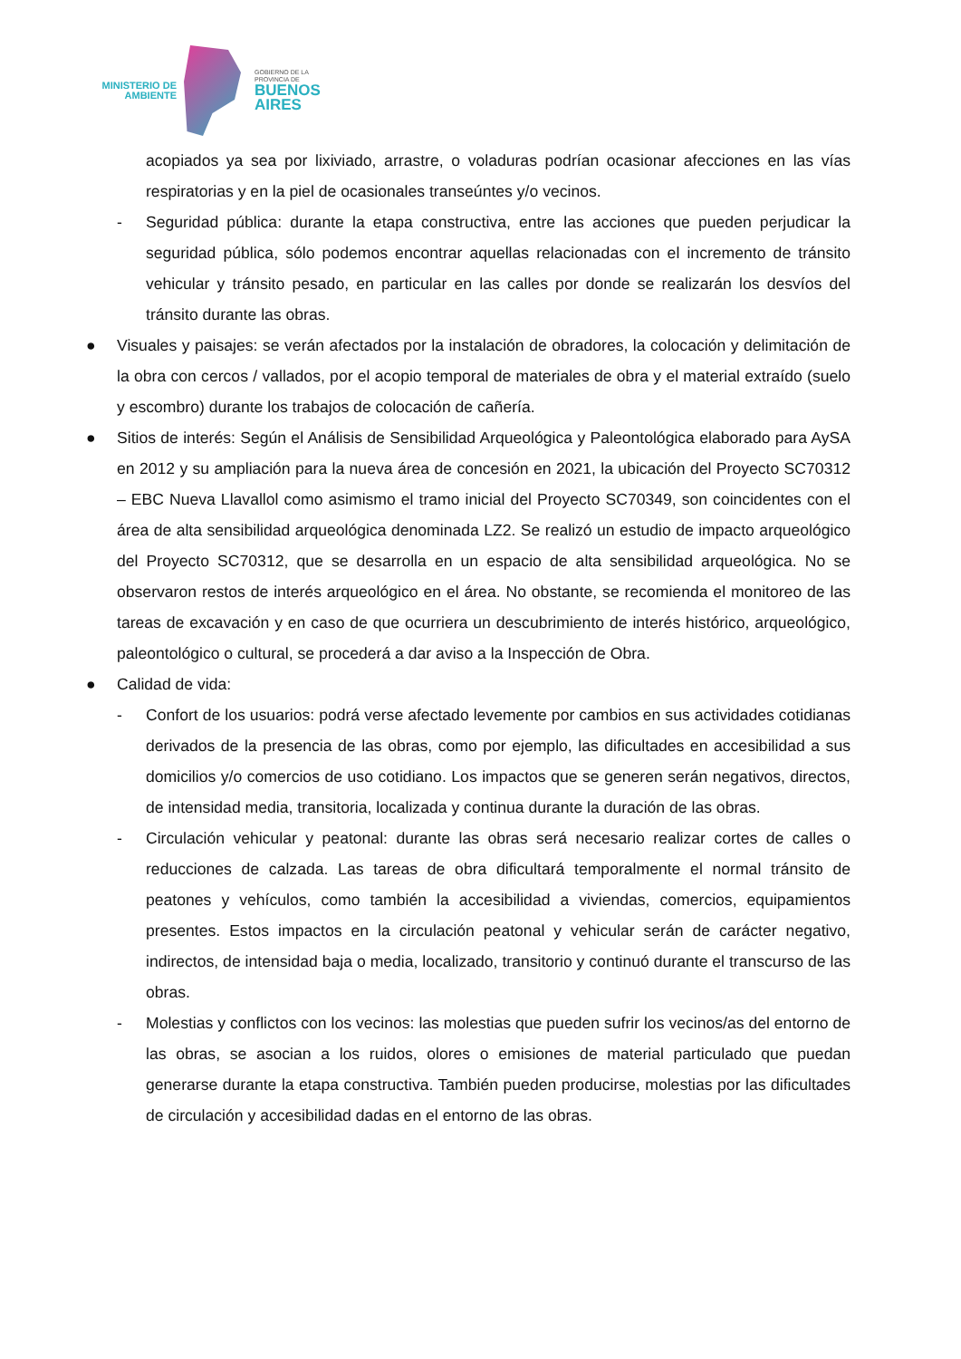MINISTERIO DE
AMBIENTE
GOBIERNO DE LA
PROVINCIA DE
BUENOS
AIRES
acopiados ya sea por lixiviado, arrastre, o voladuras podrían ocasionar afecciones en las vías respiratorias y en la piel de ocasionales transeúntes y/o vecinos.
- Seguridad pública: durante la etapa constructiva, entre las acciones que pueden perjudicar la seguridad pública, sólo podemos encontrar aquellas relacionadas con el incremento de tránsito vehicular y tránsito pesado, en particular en las calles por donde se realizarán los desvíos del tránsito durante las obras.
● Visuales y paisajes: se verán afectados por la instalación de obradores, la colocación y delimitación de la obra con cercos / vallados, por el acopio temporal de materiales de obra y el material extraído (suelo y escombro) durante los trabajos de colocación de cañería.
● Sitios de interés: Según el Análisis de Sensibilidad Arqueológica y Paleontológica elaborado para AySA en 2012 y su ampliación para la nueva área de concesión en 2021, la ubicación del Proyecto SC70312 – EBC Nueva Llavallol como asimismo el tramo inicial del Proyecto SC70349, son coincidentes con el área de alta sensibilidad arqueológica denominada LZ2. Se realizó un estudio de impacto arqueológico del Proyecto SC70312, que se desarrolla en un espacio de alta sensibilidad arqueológica. No se observaron restos de interés arqueológico en el área. No obstante, se recomienda el monitoreo de las tareas de excavación y en caso de que ocurriera un descubrimiento de interés histórico, arqueológico, paleontológico o cultural, se procederá a dar aviso a la Inspección de Obra.
● Calidad de vida:
- Confort de los usuarios: podrá verse afectado levemente por cambios en sus actividades cotidianas derivados de la presencia de las obras, como por ejemplo, las dificultades en accesibilidad a sus domicilios y/o comercios de uso cotidiano. Los impactos que se generen serán negativos, directos, de intensidad media, transitoria, localizada y continua durante la duración de las obras.
- Circulación vehicular y peatonal: durante las obras será necesario realizar cortes de calles o reducciones de calzada. Las tareas de obra dificultará temporalmente el normal tránsito de peatones y vehículos, como también la accesibilidad a viviendas, comercios, equipamientos presentes. Estos impactos en la circulación peatonal y vehicular serán de carácter negativo, indirectos, de intensidad baja o media, localizado, transitorio y continuó durante el transcurso de las obras.
- Molestias y conflictos con los vecinos: las molestias que pueden sufrir los vecinos/as del entorno de las obras, se asocian a los ruidos, olores o emisiones de material particulado que puedan generarse durante la etapa constructiva. También pueden producirse, molestias por las dificultades de circulación y accesibilidad dadas en el entorno de las obras.